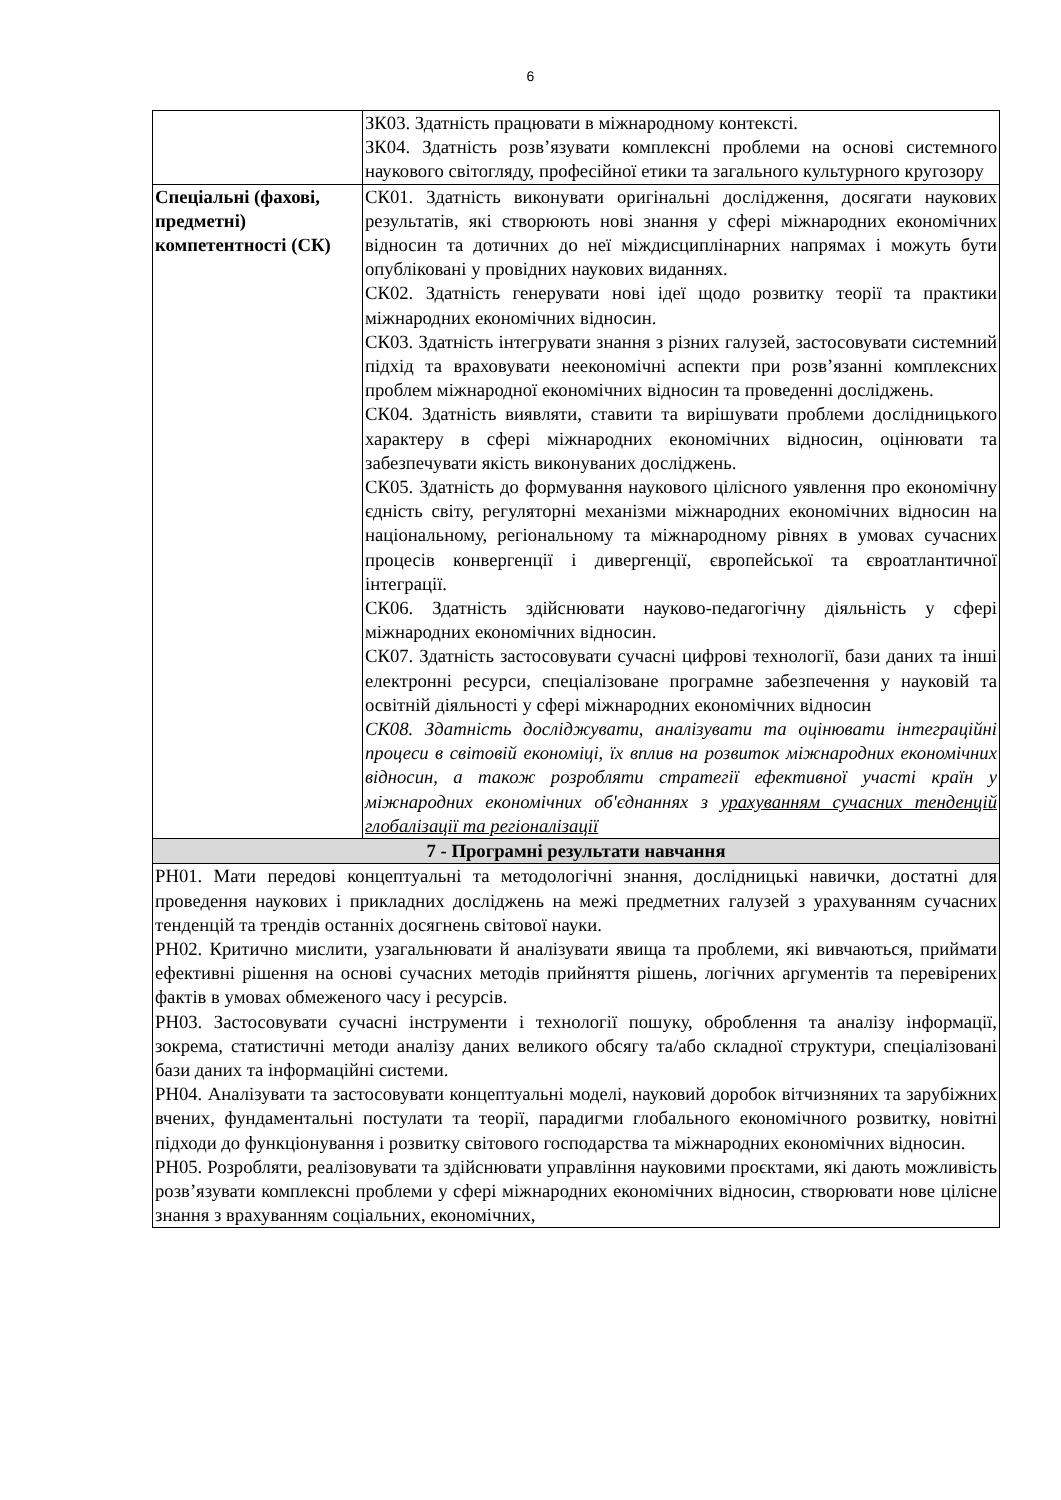6
| | ЗК03. Здатність працювати в міжнародному контексті. ЗК04. Здатність розв’язувати комплексні проблеми на основі системного наукового світогляду, професійної етики та загального культурного кругозору |
| Спеціальні (фахові, предметні) компетентності (СК) | СК01. Здатність виконувати оригінальні дослідження, досягати наукових результатів, які створюють нові знання у сфері міжнародних економічних відносин та дотичних до неї міждисциплінарних напрямах і можуть бути опубліковані у провідних наукових виданнях. СК02. Здатність генерувати нові ідеї щодо розвитку теорії та практики міжнародних економічних відносин. СК03. Здатність інтегрувати знання з різних галузей, застосовувати системний підхід та враховувати неекономічні аспекти при розв’язанні комплексних проблем міжнародної економічних відносин та проведенні досліджень. СК04. Здатність виявляти, ставити та вирішувати проблеми дослідницького характеру в сфері міжнародних економічних відносин, оцінювати та забезпечувати якість виконуваних досліджень. СК05. Здатність до формування наукового цілісного уявлення про економічну єдність світу, регуляторні механізми міжнародних економічних відносин на національному, регіональному та міжнародному рівнях в умовах сучасних процесів конвергенції і дивергенції, європейської та євроатлантичної інтеграції. СК06. Здатність здійснювати науково-педагогічну діяльність у сфері міжнародних економічних відносин. СК07. Здатність застосовувати сучасні цифрові технології, бази даних та інші електронні ресурси, спеціалізоване програмне забезпечення у науковій та освітній діяльності у сфері міжнародних економічних відносин СК08. Здатність досліджувати, аналізувати та оцінювати інтеграційні процеси в світовій економіці, їх вплив на розвиток міжнародних економічних відносин, а також розробляти стратегії ефективної участі країн у міжнародних економічних об'єднаннях з урахуванням сучасних тенденцій глобалізації та регіоналізації |
| 7 - Програмні результати навчання | |
| РН01. Мати передові концептуальні та методологічні знання, дослідницькі навички, достатні для проведення наукових і прикладних досліджень на межі предметних галузей з урахуванням сучасних тенденцій та трендів останніх досягнень світової науки. РН02. Критично мислити, узагальнювати й аналізувати явища та проблеми, які вивчаються, приймати ефективні рішення на основі сучасних методів прийняття рішень, логічних аргументів та перевірених фактів в умовах обмеженого часу і ресурсів. РН03. Застосовувати сучасні інструменти і технології пошуку, оброблення та аналізу інформації, зокрема, статистичні методи аналізу даних великого обсягу та/або складної структури, спеціалізовані бази даних та інформаційні системи. РН04. Аналізувати та застосовувати концептуальні моделі, науковий доробок вітчизняних та зарубіжних вчених, фундаментальні постулати та теорії, парадигми глобального економічного розвитку, новітні підходи до функціонування і розвитку світового господарства та міжнародних економічних відносин. РН05. Розробляти, реалізовувати та здійснювати управління науковими проєктами, які дають можливість розв’язувати комплексні проблеми у сфері міжнародних економічних відносин, створювати нове цілісне знання з врахуванням соціальних, економічних, | |